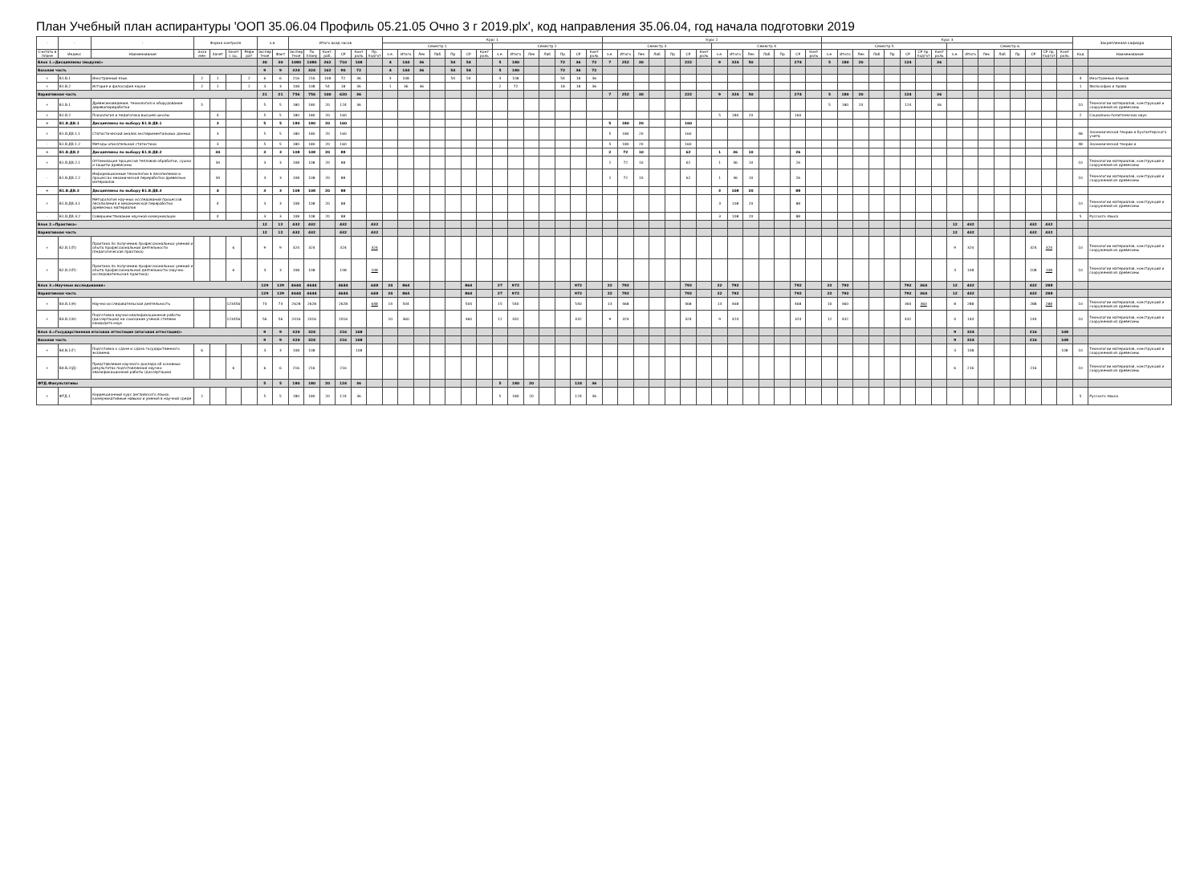План Учебный план аспирантуры 'ООП 35.06.04 Профиль 05.21.05 Очно 3 г 2019.plx', код направления 35.06.04, год начала подготовки 2019
| - | - | - | Форма контроля | | | | з.е. | | Итого акад.часов | | | | | | Курс 1 | | | | | | | | | | | | | | Курс 2 | | | | | | | | | | | | | | Курс 3 | | | | | | | | | | | | | | | | Закрепленная кафедра | |
| --- | --- | --- | --- | --- | --- | --- | --- | --- | --- | --- | --- | --- | --- | --- | --- | --- | --- | --- | --- | --- | --- | --- | --- | --- | --- | --- | --- | --- | --- | --- | --- | --- | --- | --- | --- | --- | --- | --- | --- | --- | --- | --- | --- | --- | --- | --- | --- | --- | --- | --- | --- | --- | --- | --- | --- | --- | --- | --- | --- | --- |
| | | | | | | | | | | | | | | | Семестр 1 | | | | | | | Семестр 2 | | | | | | | Семестр 3 | | | | | | | Семестр 4 | | | | | | | Семестр 5 | | | | | | | | Семестр 6 | | | | | | | | | |
| Считать в плане | Индекс | Наименование | Экза мен | Зачет | Зачет с оц. | Рефе рат | Экспер тное | Факт | Экспер тное | По плану | Конт. раб. | СР | Конт роль | Пр. подгот | з.е. | Итого | Лек | Лаб | Пр | СР | Конт роль | з.е. | Итого | Лек | Лаб | Пр | СР | Конт роль | з.е. | Итого | Лек | Лаб | Пр | СР | Конт роль | з.е. | Итого | Лек | Лаб | Пр | СР | Конт роль | з.е. | Итого | Лек | Лаб | Пр | СР | СР пр. подгот | Конт роль | з.е. | Итого | Лек | Лаб | Пр | СР | СР пр. подгот | Конт роль | Код | Наименование |
| Блок 1.«Дисциплины (модули)» | | | | | | | 30 | 30 | 1080 | 1080 | 262 | 710 | 108 | | 4 | 144 | 36 | | 54 | 54 | | 5 | 180 | | | 72 | 36 | 72 | 7 | 252 | 30 | | | 222 | | 9 | 324 | 50 | | | 274 | | 5 | 180 | 20 | | | 124 | | 36 | | | | | | | | | | |
| Базовая часть | | | | | | | 9 | 9 | 324 | 324 | 162 | 90 | 72 | | 4 | 144 | 36 | | 54 | 54 | | 5 | 180 | | | 72 | 36 | 72 | | | | | | | | | | | | | | | | | | | | | | | | | | | | | | | | |
| + | Б1.Б.1 | Иностранный язык | 2 | 1 | | 2 | 6 | 6 | 216 | 216 | 108 | 72 | 36 | | 3 | 108 | | | 54 | 54 | | 3 | 108 | | | 54 | 18 | 36 | | | | | | | | | | | | | | | | | | | | | | | | | | | | | | | 4 | Иностранных языков |
| + | Б1.Б.2 | История и философия науки | 2 | 1 | | 2 | 3 | 3 | 108 | 108 | 54 | 18 | 36 | | 1 | 36 | 36 | | | | | 2 | 72 | | | 18 | 18 | 36 | | | | | | | | | | | | | | | | | | | | | | | | | | | | | | | 1 | Философии и права |
| Вариативная часть | | | | | | | 21 | 21 | 756 | 756 | 100 | 620 | 36 | | | | | | | | | | | | | | | | 7 | 252 | 30 | | | 222 | | 9 | 324 | 50 | | | 274 | | 5 | 180 | 20 | | | 124 | | 36 | | | | | | | | | | |
| + | Б1.В.1 | Древесиноведение, технология и оборудование деревопереработки | 5 | | | | 5 | 5 | 180 | 180 | 20 | 124 | 36 | | | | | | | | | | | | | | | | | | | | | | | | | | | | | | 5 | 180 | 20 | | | 124 | | 36 | | | | | | | | | 10 | Технологии материалов, конструкций и сооружений из древесины |
| + | Б1.В.2 | Психология и педагогика высшей школы | | 4 | | | 5 | 5 | 180 | 180 | 20 | 160 | | | | | | | | | | | | | | | | | | | | | | | | 5 | 180 | 20 | | | 160 | | | | | | | | | | | | | | | | | | 2 | Социально-политических наук |
| + | Б1.В.ДВ.1 | Дисциплины по выбору Б1.В.ДВ.1 | | 3 | | | 5 | 5 | 180 | 180 | 20 | 160 | | | | | | | | | | | | | | | | | 5 | 180 | 20 | | | 160 | | | | | | | | | | | | | | | | | | | | | | | | | | |
| + | Б1.В.ДВ.1.1 | Статистический анализ экспериментальных данных | | 3 | | | 5 | 5 | 180 | 180 | 20 | 160 | | | | | | | | | | | | | | | | | 5 | 180 | 20 | | | 160 | | | | | | | | | | | | | | | | | | | | | | | | | 48 | Экономической теории и бухгалтерского учета |
| - | Б1.В.ДВ.1.2 | Методы описательной статистики | | 3 | | | 5 | 5 | 180 | 180 | 20 | 160 | | | | | | | | | | | | | | | | | 5 | 180 | 20 | | | 160 | | | | | | | | | | | | | | | | | | | | | | | | | 48 | Экономической теории и |
| + | Б1.В.ДВ.2 | Дисциплины по выбору Б1.В.ДВ.2 | | 34 | | | 3 | 3 | 108 | 108 | 20 | 88 | | | | | | | | | | | | | | | | | 2 | 72 | 10 | | | 62 | | 1 | 36 | 10 | | | 26 | | | | | | | | | | | | | | | | | | | |
| + | Б1.В.ДВ.2.1 | Оптимизация процессов тепловой обработки, сушки и защиты древесины | | 34 | | | 3 | 3 | 108 | 108 | 20 | 88 | | | | | | | | | | | | | | | | | 2 | 72 | 10 | | | 62 | | 1 | 36 | 10 | | | 26 | | | | | | | | | | | | | | | | | | 10 | Технологии материалов, конструкций и сооружений из древесины |
| - | Б1.В.ДВ.2.2 | Информационные технологии в лесопилении и процессах механической переработки древесных материалов | | 34 | | | 3 | 3 | 108 | 108 | 20 | 88 | | | | | | | | | | | | | | | | | 2 | 72 | 10 | | | 62 | | 1 | 36 | 10 | | | 26 | | | | | | | | | | | | | | | | | | 10 | Технологии материалов, конструкций и сооружений из древесины |
| + | Б1.В.ДВ.3 | Дисциплины по выбору Б1.В.ДВ.3 | | 4 | | | 3 | 3 | 108 | 108 | 20 | 88 | | | | | | | | | | | | | | | | | | | | | | | | 3 | 108 | 20 | | | 88 | | | | | | | | | | | | | | | | | | | |
| + | Б1.В.ДВ.3.1 | Методология научных исследований процессов лесопиления и механической переработки древесных материалов | | 4 | | | 3 | 3 | 108 | 108 | 20 | 88 | | | | | | | | | | | | | | | | | | | | | | | | 3 | 108 | 20 | | | 88 | | | | | | | | | | | | | | | | | | 10 | Технологии материалов, конструкций и сооружений из древесины |
| - | Б1.В.ДВ.3.2 | Совершенствование научной коммуникации | | 4 | | | 3 | 3 | 108 | 108 | 20 | 88 | | | | | | | | | | | | | | | | | | | | | | | | 3 | 108 | 20 | | | 88 | | | | | | | | | | | | | | | | | | 5 | Русского языка |
| Блок 2.«Практика» | | | | | | | 12 | 12 | 432 | 432 | | 432 | | 432 | | | | | | | | | | | | | | | | | | | | | | | | | | | | | | | | | | | | | 12 | 432 | | | | 432 | 432 | | | |
| Вариативная часть | | | | | | | 12 | 12 | 432 | 432 | | 432 | | 432 | | | | | | | | | | | | | | | | | | | | | | | | | | | | | | | | | | | | | 12 | 432 | | | | 432 | 432 | | | |
| + | Б2.В.1(П) | Практика по получению профессиональных умений и опыта профессиональной деятельности (педагогическая практика) | | | 6 | | 9 | 9 | 324 | 324 | | 324 | | 324 | | | | | | | | | | | | | | | | | | | | | | | | | | | | | | | | | | | | | 9 | 324 | | | | 324 | 324 | | 10 | Технологии материалов, конструкций и сооружений из древесины |
| + | Б2.В.2(П) | Практика по получению профессиональных умений и опыта профессиональной деятельности (научно-исследовательская практика) | | | 6 | | 3 | 3 | 108 | 108 | | 108 | | 108 | | | | | | | | | | | | | | | | | | | | | | | | | | | | | | | | | | | | | 3 | 108 | | | | 108 | 108 | | 10 | Технологии материалов, конструкций и сооружений из древесины |
| Блок 3.«Научные исследования» | | | | | | | 129 | 129 | 4644 | 4644 | | 4644 | | 648 | 24 | 864 | | | | 864 | | 27 | 972 | | | | 972 | | 22 | 792 | | | | 792 | | 22 | 792 | | | | 792 | | 22 | 792 | | | | 792 | 360 | | 12 | 432 | | | | 432 | 288 | | | |
| Вариативная часть | | | | | | | 129 | 129 | 4644 | 4644 | | 4644 | | 648 | 24 | 864 | | | | 864 | | 27 | 972 | | | | 972 | | 22 | 792 | | | | 792 | | 22 | 792 | | | | 792 | | 22 | 792 | | | | 792 | 360 | | 12 | 432 | | | | 432 | 288 | | | |
| + | Б3.В.1(Н) | Научно-исследовательская деятельность | | | 123456 | | 73 | 73 | 2628 | 2628 | | 2628 | | 648 | 14 | 504 | | | | 504 | | 15 | 540 | | | | 540 | | 13 | 468 | | | | 468 | | 13 | 468 | | | | 468 | | 10 | 360 | | | | 360 | 360 | | 8 | 288 | | | | 288 | 288 | | 10 | Технологии материалов, конструкций и сооружений из древесины |
| + | Б3.В.2(Н) | Подготовка научно-квалификационной работы (диссертации) на соискание ученой степени кандидата наук | | | 123456 | | 56 | 56 | 2016 | 2016 | | 2016 | | | 10 | 360 | | | | 360 | | 12 | 432 | | | | 432 | | 9 | 324 | | | | 324 | | 9 | 324 | | | | 324 | | 12 | 432 | | | | 432 | | | 4 | 144 | | | | 144 | | | 10 | Технологии материалов, конструкций и сооружений из древесины |
| Блок 4.«Государственная итоговая аттестация (итоговая аттестация)» | | | | | | | 9 | 9 | 324 | 324 | | 216 | 108 | | | | | | | | | | | | | | | | | | | | | | | | | | | | | | | | | | | | | | 9 | 324 | | | | 216 | | 108 | | |
| Базовая часть | | | | | | | 9 | 9 | 324 | 324 | | 216 | 108 | | | | | | | | | | | | | | | | | | | | | | | | | | | | | | | | | | | | | | 9 | 324 | | | | 216 | | 108 | | |
| + | Б4.Б.1(Г) | Подготовка к сдаче и сдача государственного экзамена | 6 | | | | 3 | 3 | 108 | 108 | | | 108 | | | | | | | | | | | | | | | | | | | | | | | | | | | | | | | | | | | | | | 3 | 108 | | | | | | 108 | 10 | Технологии материалов, конструкций и сооружений из древесины |
| + | Б4.Б.2(Д) | Представление научного доклада об основных результатах подготовленной научно-квалификационной работы (диссертации) | | | 6 | | 6 | 6 | 216 | 216 | | 216 | | | | | | | | | | | | | | | | | | | | | | | | | | | | | | | | | | | | | | | 6 | 216 | | | | 216 | | | 10 | Технологии материалов, конструкций и сооружений из древесины |
| ФТД.Факультативы | | | | | | | 5 | 5 | 180 | 180 | 20 | 124 | 36 | | | | | | | | | 5 | 180 | 20 | | | 124 | 36 | | | | | | | | | | | | | | | | | | | | | | | | | | | | | | | | |
| + | ФТД.1 | Коррекционный курс английского языка: коммуникативные навыки и умения в научной среде | 2 | | | | 5 | 5 | 180 | 180 | 20 | 124 | 36 | | | | | | | | | 5 | 180 | 20 | | | 124 | 36 | | | | | | | | | | | | | | | | | | | | | | | | | | | | | | | 5 | Русского языка |